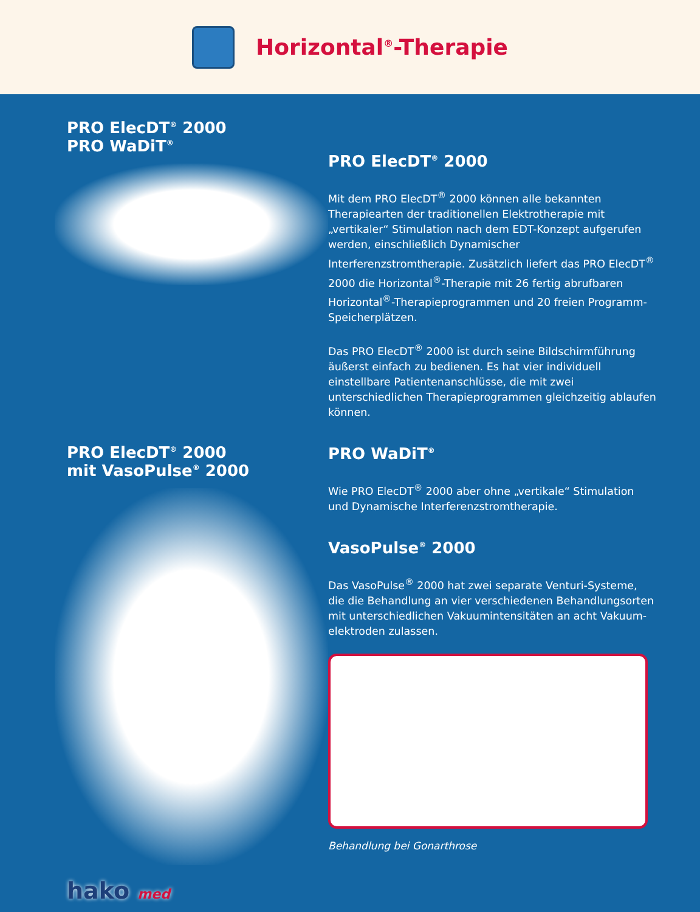Horizontal<sup>®</sup>-Therapie
PRO ElecDT<sup>®</sup> 2000
PRO WaDiT<sup>®</sup>
PRO ElecDT<sup>®</sup> 2000
mit VasoPulse<sup>®</sup> 2000
hako med
PRO ElecDT<sup>®</sup> 2000
Mit dem PRO ElecDT<sup>®</sup> 2000 können alle bekannten Therapiearten der traditionellen Elektrotherapie mit „vertikaler“ Stimulation nach dem EDT-Konzept aufgerufen werden, einschließlich Dynamischer Interferenzstromtherapie. Zusätzlich liefert das PRO ElecDT<sup>®</sup> 2000 die Horizontal<sup>®</sup>-Therapie mit 26 fertig abrufbaren Horizontal<sup>®</sup>-Therapieprogrammen und 20 freien Programm-Speicherplätzen.
Das PRO ElecDT<sup>®</sup> 2000 ist durch seine Bildschirmführung äußerst einfach zu bedienen. Es hat vier individuell einstellbare Patientenanschlüsse, die mit zwei unterschiedlichen Therapieprogrammen gleichzeitig ablaufen können.
PRO WaDiT<sup>®</sup>
Wie PRO ElecDT<sup>®</sup> 2000 aber ohne „vertikale“ Stimulation und Dynamische Interferenzstromtherapie.
VasoPulse<sup>®</sup> 2000
Das VasoPulse<sup>®</sup> 2000 hat zwei separate Venturi-Systeme, die die Behandlung an vier verschiedenen Behandlungsorten mit unterschiedlichen Vakuumintensitäten an acht Vakuum-elektroden zulassen.
Behandlung bei Gonarthrose